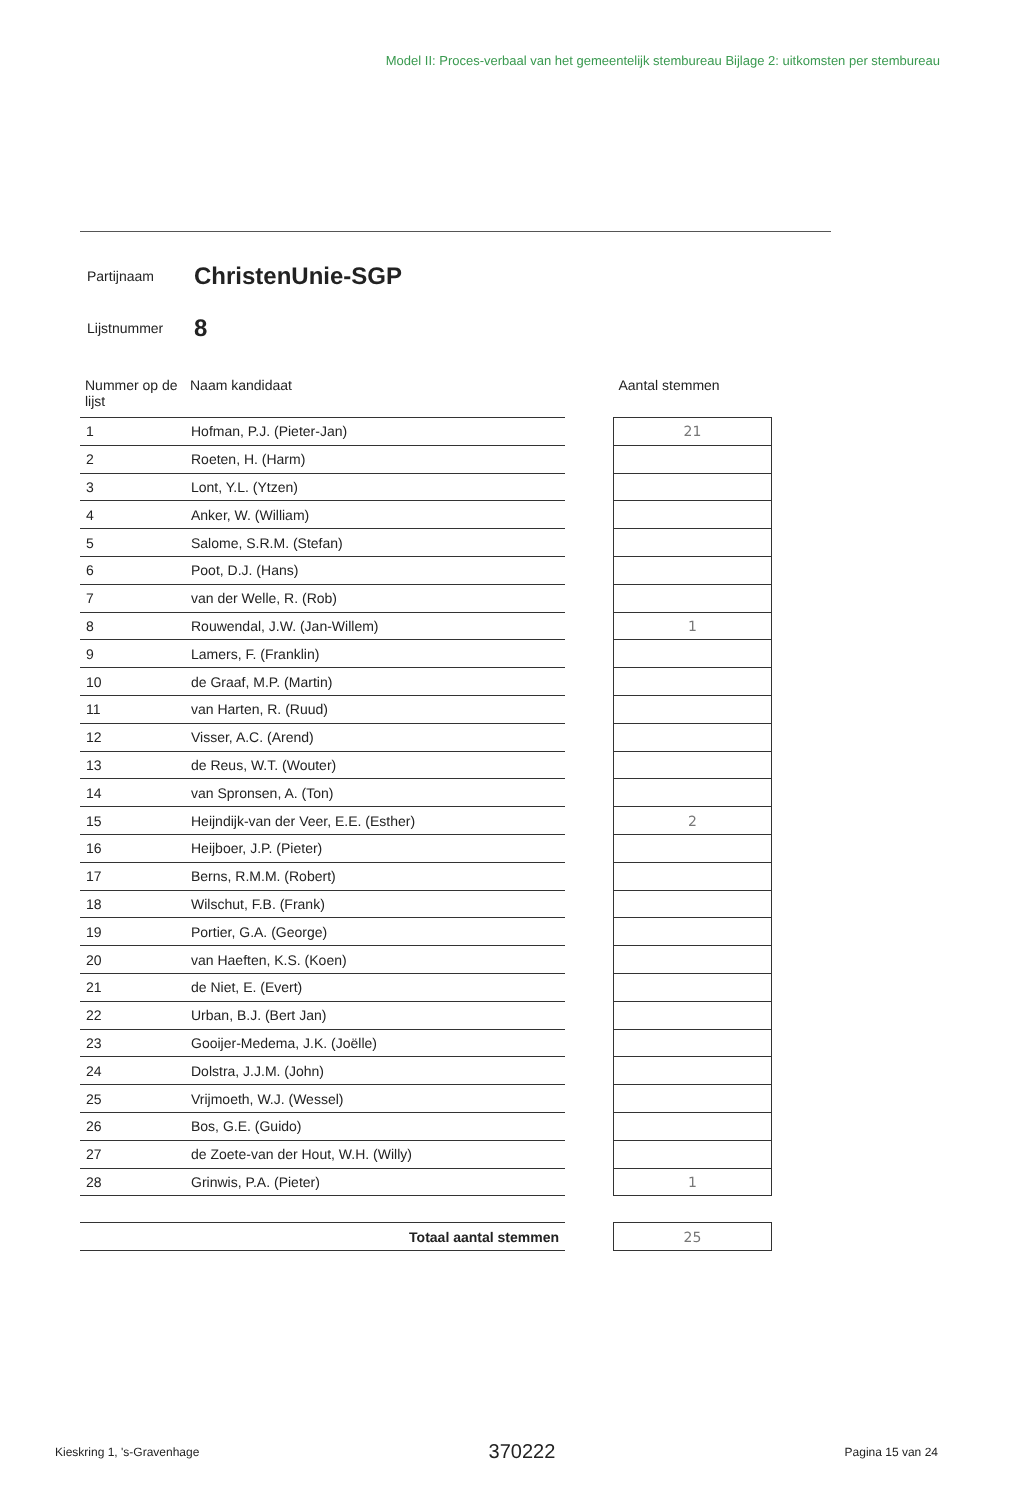Model II: Proces-verbaal van het gemeentelijk stembureau Bijlage 2: uitkomsten per stembureau
Partijnaam ChristenUnie-SGP
Lijstnummer 8
| Nummer op de lijst | Naam kandidaat | | Aantal stemmen |
| --- | --- | --- | --- |
| 1 | Hofman, P.J. (Pieter-Jan) | | 21 |
| 2 | Roeten, H. (Harm) | | |
| 3 | Lont, Y.L. (Ytzen) | | |
| 4 | Anker, W. (William) | | |
| 5 | Salome, S.R.M. (Stefan) | | |
| 6 | Poot, D.J. (Hans) | | |
| 7 | van der Welle, R. (Rob) | | |
| 8 | Rouwendal, J.W. (Jan-Willem) | | 1 |
| 9 | Lamers, F. (Franklin) | | |
| 10 | de Graaf, M.P. (Martin) | | |
| 11 | van Harten, R. (Ruud) | | |
| 12 | Visser, A.C. (Arend) | | |
| 13 | de Reus, W.T. (Wouter) | | |
| 14 | van Spronsen, A. (Ton) | | |
| 15 | Heijndijk-van der Veer, E.E. (Esther) | | 2 |
| 16 | Heijboer, J.P. (Pieter) | | |
| 17 | Berns, R.M.M. (Robert) | | |
| 18 | Wilschut, F.B. (Frank) | | |
| 19 | Portier, G.A. (George) | | |
| 20 | van Haeften, K.S. (Koen) | | |
| 21 | de Niet, E. (Evert) | | |
| 22 | Urban, B.J. (Bert Jan) | | |
| 23 | Gooijer-Medema, J.K. (Joëlle) | | |
| 24 | Dolstra, J.J.M. (John) | | |
| 25 | Vrijmoeth, W.J. (Wessel) | | |
| 26 | Bos, G.E. (Guido) | | |
| 27 | de Zoete-van der Hout, W.H. (Willy) | | |
| 28 | Grinwis, P.A. (Pieter) | | 1 |
| Totaal aantal stemmen | | | 25 |
Kieskring 1, 's-Gravenhage 370222 Pagina 15 van 24